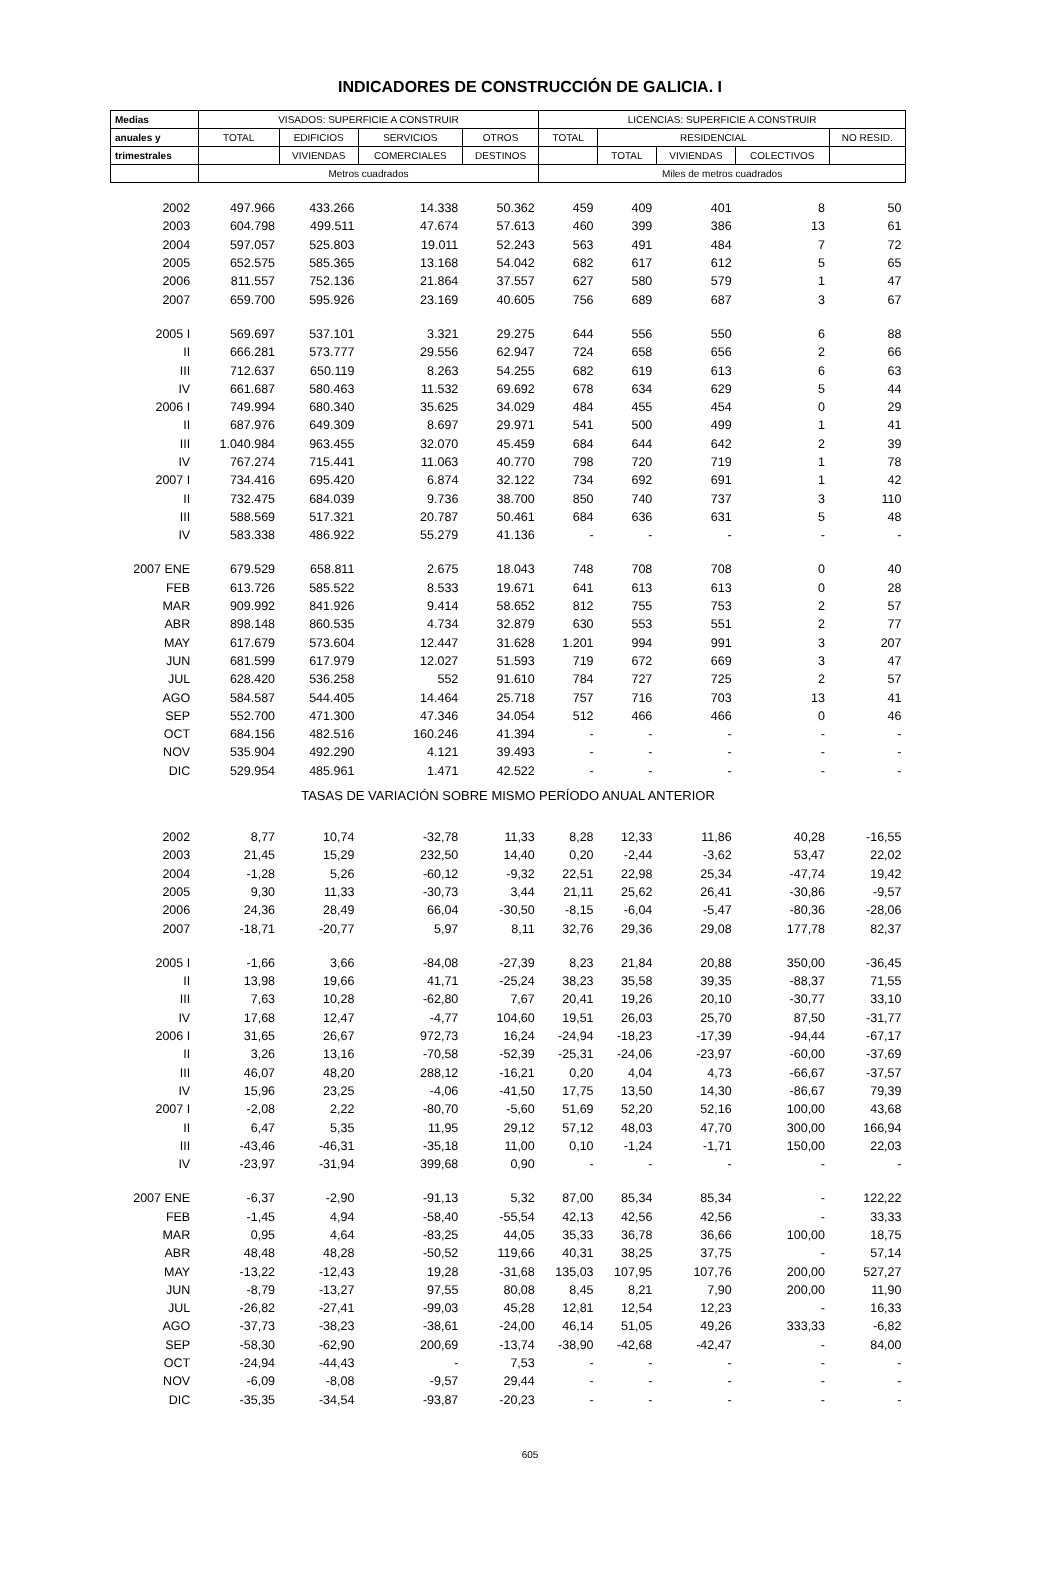INDICADORES DE CONSTRUCCIÓN DE GALICIA. I
| Medias | VISADOS: SUPERFICIE A CONSTRUIR | | | | LICENCIAS: SUPERFICIE A CONSTRUIR | | | | |
| --- | --- | --- | --- | --- | --- | --- | --- | --- | --- |
| anuales y | TOTAL | EDIFICIOS | SERVICIOS | OTROS | TOTAL | RESIDENCIAL | | | NO RESID. |
| trimestrales | | VIVIENDAS | COMERCIALES | DESTINOS | | TOTAL | VIVIENDAS | COLECTIVOS | |
| | Metros cuadrados | | | | Miles de metros cuadrados | | | | |
| 2002 | 497.966 | 433.266 | 14.338 | 50.362 | 459 | 409 | 401 | 8 | 50 |
| 2003 | 604.798 | 499.511 | 47.674 | 57.613 | 460 | 399 | 386 | 13 | 61 |
| 2004 | 597.057 | 525.803 | 19.011 | 52.243 | 563 | 491 | 484 | 7 | 72 |
| 2005 | 652.575 | 585.365 | 13.168 | 54.042 | 682 | 617 | 612 | 5 | 65 |
| 2006 | 811.557 | 752.136 | 21.864 | 37.557 | 627 | 580 | 579 | 1 | 47 |
| 2007 | 659.700 | 595.926 | 23.169 | 40.605 | 756 | 689 | 687 | 3 | 67 |
| 2005 I | 569.697 | 537.101 | 3.321 | 29.275 | 644 | 556 | 550 | 6 | 88 |
| II | 666.281 | 573.777 | 29.556 | 62.947 | 724 | 658 | 656 | 2 | 66 |
| III | 712.637 | 650.119 | 8.263 | 54.255 | 682 | 619 | 613 | 6 | 63 |
| IV | 661.687 | 580.463 | 11.532 | 69.692 | 678 | 634 | 629 | 5 | 44 |
| 2006 I | 749.994 | 680.340 | 35.625 | 34.029 | 484 | 455 | 454 | 0 | 29 |
| II | 687.976 | 649.309 | 8.697 | 29.971 | 541 | 500 | 499 | 1 | 41 |
| III | 1.040.984 | 963.455 | 32.070 | 45.459 | 684 | 644 | 642 | 2 | 39 |
| IV | 767.274 | 715.441 | 11.063 | 40.770 | 798 | 720 | 719 | 1 | 78 |
| 2007 I | 734.416 | 695.420 | 6.874 | 32.122 | 734 | 692 | 691 | 1 | 42 |
| II | 732.475 | 684.039 | 9.736 | 38.700 | 850 | 740 | 737 | 3 | 110 |
| III | 588.569 | 517.321 | 20.787 | 50.461 | 684 | 636 | 631 | 5 | 48 |
| IV | 583.338 | 486.922 | 55.279 | 41.136 | - | - | - | - | - |
| 2007 ENE | 679.529 | 658.811 | 2.675 | 18.043 | 748 | 708 | 708 | 0 | 40 |
| FEB | 613.726 | 585.522 | 8.533 | 19.671 | 641 | 613 | 613 | 0 | 28 |
| MAR | 909.992 | 841.926 | 9.414 | 58.652 | 812 | 755 | 753 | 2 | 57 |
| ABR | 898.148 | 860.535 | 4.734 | 32.879 | 630 | 553 | 551 | 2 | 77 |
| MAY | 617.679 | 573.604 | 12.447 | 31.628 | 1.201 | 994 | 991 | 3 | 207 |
| JUN | 681.599 | 617.979 | 12.027 | 51.593 | 719 | 672 | 669 | 3 | 47 |
| JUL | 628.420 | 536.258 | 552 | 91.610 | 784 | 727 | 725 | 2 | 57 |
| AGO | 584.587 | 544.405 | 14.464 | 25.718 | 757 | 716 | 703 | 13 | 41 |
| SEP | 552.700 | 471.300 | 47.346 | 34.054 | 512 | 466 | 466 | 0 | 46 |
| OCT | 684.156 | 482.516 | 160.246 | 41.394 | - | - | - | - | - |
| NOV | 535.904 | 492.290 | 4.121 | 39.493 | - | - | - | - | - |
| DIC | 529.954 | 485.961 | 1.471 | 42.522 | - | - | - | - | - |
| TASAS DE VARIACIÓN SOBRE MISMO PERÍODO ANUAL ANTERIOR | | | | | | | | | |
| 2002 | 8,77 | 10,74 | -32,78 | 11,33 | 8,28 | 12,33 | 11,86 | 40,28 | -16,55 |
| 2003 | 21,45 | 15,29 | 232,50 | 14,40 | 0,20 | -2,44 | -3,62 | 53,47 | 22,02 |
| 2004 | -1,28 | 5,26 | -60,12 | -9,32 | 22,51 | 22,98 | 25,34 | -47,74 | 19,42 |
| 2005 | 9,30 | 11,33 | -30,73 | 3,44 | 21,11 | 25,62 | 26,41 | -30,86 | -9,57 |
| 2006 | 24,36 | 28,49 | 66,04 | -30,50 | -8,15 | -6,04 | -5,47 | -80,36 | -28,06 |
| 2007 | -18,71 | -20,77 | 5,97 | 8,11 | 32,76 | 29,36 | 29,08 | 177,78 | 82,37 |
| 2005 I | -1,66 | 3,66 | -84,08 | -27,39 | 8,23 | 21,84 | 20,88 | 350,00 | -36,45 |
| II | 13,98 | 19,66 | 41,71 | -25,24 | 38,23 | 35,58 | 39,35 | -88,37 | 71,55 |
| III | 7,63 | 10,28 | -62,80 | 7,67 | 20,41 | 19,26 | 20,10 | -30,77 | 33,10 |
| IV | 17,68 | 12,47 | -4,77 | 104,60 | 19,51 | 26,03 | 25,70 | 87,50 | -31,77 |
| 2006 I | 31,65 | 26,67 | 972,73 | 16,24 | -24,94 | -18,23 | -17,39 | -94,44 | -67,17 |
| II | 3,26 | 13,16 | -70,58 | -52,39 | -25,31 | -24,06 | -23,97 | -60,00 | -37,69 |
| III | 46,07 | 48,20 | 288,12 | -16,21 | 0,20 | 4,04 | 4,73 | -66,67 | -37,57 |
| IV | 15,96 | 23,25 | -4,06 | -41,50 | 17,75 | 13,50 | 14,30 | -86,67 | 79,39 |
| 2007 I | -2,08 | 2,22 | -80,70 | -5,60 | 51,69 | 52,20 | 52,16 | 100,00 | 43,68 |
| II | 6,47 | 5,35 | 11,95 | 29,12 | 57,12 | 48,03 | 47,70 | 300,00 | 166,94 |
| III | -43,46 | -46,31 | -35,18 | 11,00 | 0,10 | -1,24 | -1,71 | 150,00 | 22,03 |
| IV | -23,97 | -31,94 | 399,68 | 0,90 | - | - | - | - | - |
| 2007 ENE | -6,37 | -2,90 | -91,13 | 5,32 | 87,00 | 85,34 | 85,34 | - | 122,22 |
| FEB | -1,45 | 4,94 | -58,40 | -55,54 | 42,13 | 42,56 | 42,56 | - | 33,33 |
| MAR | 0,95 | 4,64 | -83,25 | 44,05 | 35,33 | 36,78 | 36,66 | 100,00 | 18,75 |
| ABR | 48,48 | 48,28 | -50,52 | 119,66 | 40,31 | 38,25 | 37,75 | - | 57,14 |
| MAY | -13,22 | -12,43 | 19,28 | -31,68 | 135,03 | 107,95 | 107,76 | 200,00 | 527,27 |
| JUN | -8,79 | -13,27 | 97,55 | 80,08 | 8,45 | 8,21 | 7,90 | 200,00 | 11,90 |
| JUL | -26,82 | -27,41 | -99,03 | 45,28 | 12,81 | 12,54 | 12,23 | - | 16,33 |
| AGO | -37,73 | -38,23 | -38,61 | -24,00 | 46,14 | 51,05 | 49,26 | 333,33 | -6,82 |
| SEP | -58,30 | -62,90 | 200,69 | -13,74 | -38,90 | -42,68 | -42,47 | - | 84,00 |
| OCT | -24,94 | -44,43 | - | 7,53 | - | - | - | - | - |
| NOV | -6,09 | -8,08 | -9,57 | 29,44 | - | - | - | - | - |
| DIC | -35,35 | -34,54 | -93,87 | -20,23 | - | - | - | - | - |
605